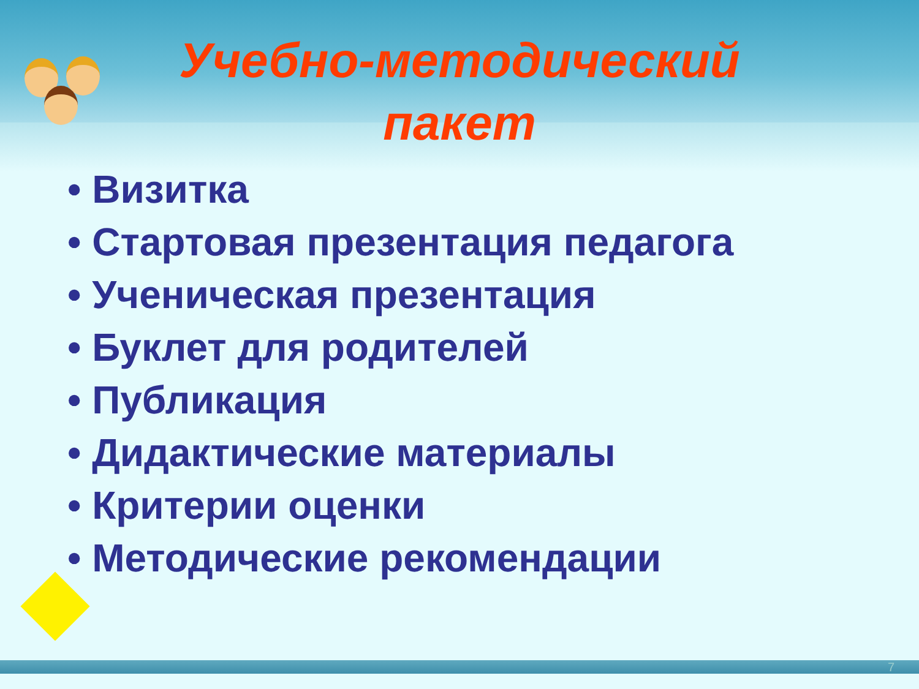Учебно-методический пакет
• Визитка
• Стартовая презентация педагога
• Ученическая презентация
• Буклет для родителей
• Публикация
• Дидактические материалы
• Критерии оценки
• Методические рекомендации
7